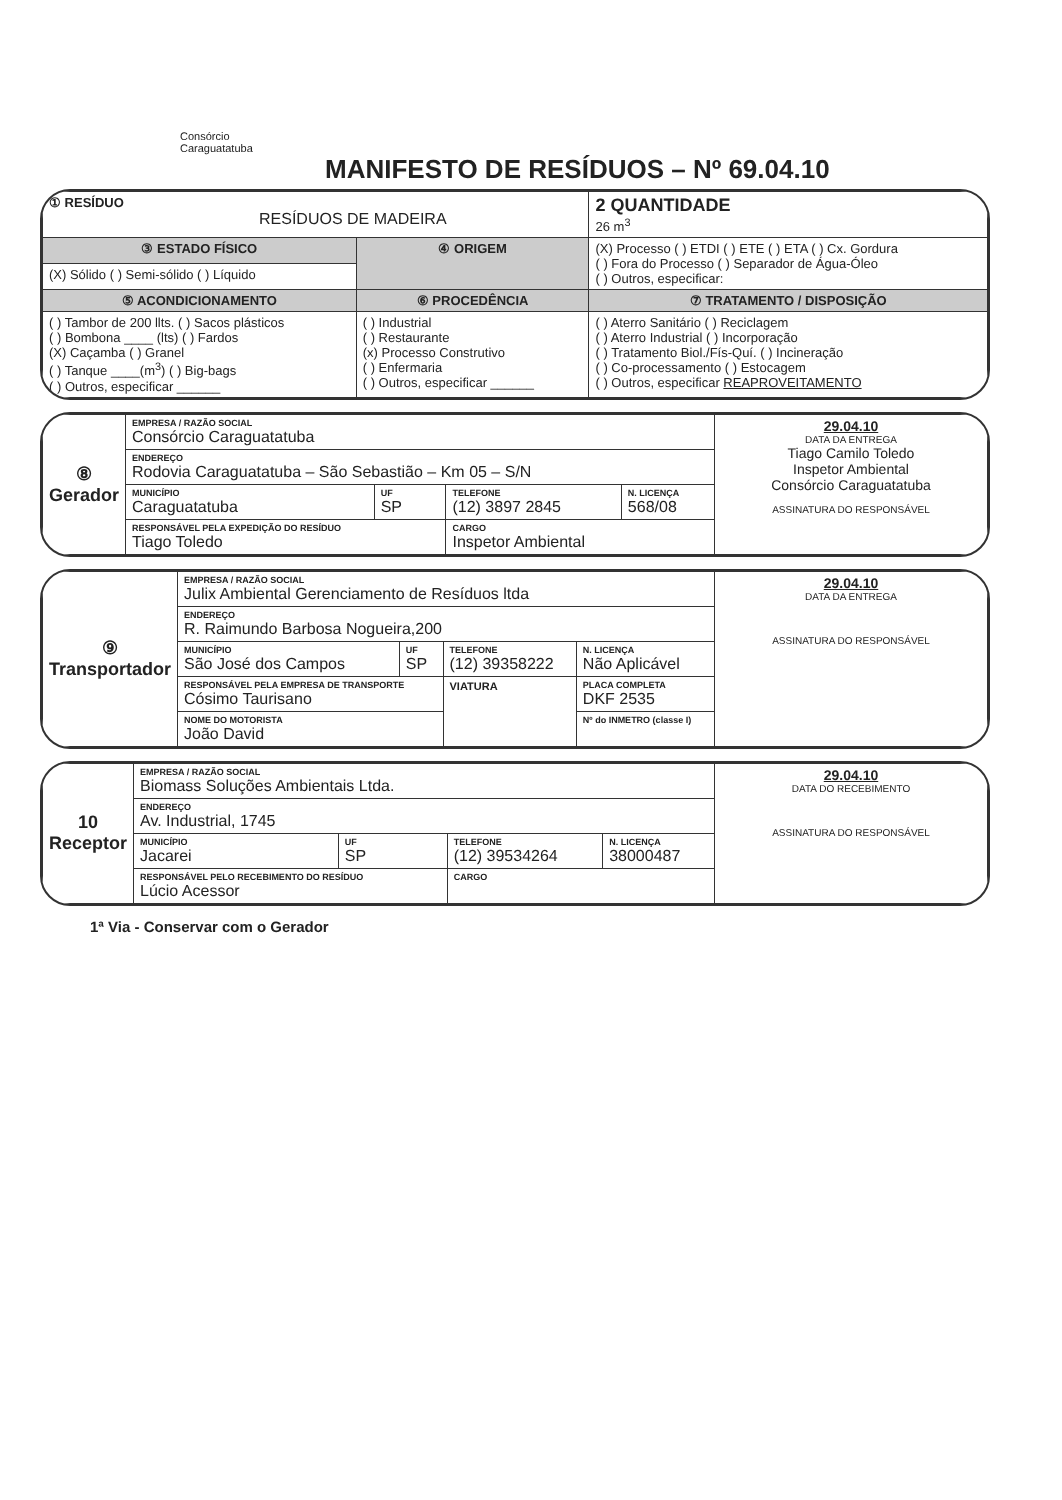Consórcio
Caraguatatuba
MANIFESTO DE RESÍDUOS – Nº 69.04.10
| ① RESÍDUO RESÍDUOS DE MADEIRA | | 2 QUANTIDADE 26 m<sup>3</sup> |
| ③ ESTADO FÍSICO | ④ ORIGEM | (X) Processo ( ) ETDI ( ) ETE ( ) ETA ( ) Cx. Gordura ( ) Fora do Processo ( ) Separador de Água-Óleo ( ) Outros, especificar: |
| (X) Sólido ( ) Semi-sólido ( ) Líquido | | |
| ⑤ ACONDICIONAMENTO | ⑥ PROCEDÊNCIA | ⑦ TRATAMENTO / DISPOSIÇÃO |
| ( ) Tambor de 200 llts. ( ) Sacos plásticos ( ) Bombona ____ (lts) ( ) Fardos (X) Caçamba ( ) Granel ( ) Tanque ____(m<sup>3</sup>) ( ) Big-bags ( ) Outros, especificar ______ | ( ) Industrial ( ) Restaurante (x) Processo Construtivo ( ) Enfermaria ( ) Outros, especificar ______ | ( ) Aterro Sanitário ( ) Reciclagem ( ) Aterro Industrial ( ) Incorporação ( ) Tratamento Biol./Fís-Quí. ( ) Incineração ( ) Co-processamento ( ) Estocagem ( ) Outros, especificar REAPROVEITAMENTO |
| ⑧ Gerador | EMPRESA / RAZÃO SOCIAL Consórcio Caraguatatuba | | | | 29.04.10 DATA DA ENTREGA Tiago Camilo Toledo Inspetor Ambiental Consórcio Caraguatatuba ASSINATURA DO RESPONSÁVEL |
| | ENDEREÇO Rodovia Caraguatatuba – São Sebastião – Km 05 – S/N | | | | |
| | MUNICÍPIO Caraguatatuba | UF SP | TELEFONE (12) 3897 2845 | N. LICENÇA 568/08 | |
| | RESPONSÁVEL PELA EXPEDIÇÃO DO RESÍDUO Tiago Toledo | | CARGO Inspetor Ambiental | | |
| ⑨ Transportador | EMPRESA / RAZÃO SOCIAL Julix Ambiental Gerenciamento de Resíduos ltda | | | | | 29.04.10 DATA DA ENTREGA ASSINATURA DO RESPONSÁVEL |
| | ENDEREÇO R. Raimundo Barbosa Nogueira,200 | | | | | |
| | MUNICÍPIO São José dos Campos | UF SP | TELEFONE (12) 39358222 | | N. LICENÇA Não Aplicável | |
| | RESPONSÁVEL PELA EMPRESA DE TRANSPORTE Cósimo Taurisano | | VIATURA | PLACA COMPLETA DKF 2535 | | |
| | NOME DO MOTORISTA João David | | | Nº do INMETRO (classe I) | | |
| 10 Receptor | EMPRESA / RAZÃO SOCIAL Biomass Soluções Ambientais Ltda. | | | | 29.04.10 DATA DO RECEBIMENTO ASSINATURA DO RESPONSÁVEL |
| | ENDEREÇO Av. Industrial, 1745 | | | | |
| | MUNICÍPIO Jacarei | UF SP | TELEFONE (12) 39534264 | N. LICENÇA 38000487 | |
| | RESPONSÁVEL PELO RECEBIMENTO DO RESÍDUO Lúcio Acessor | | CARGO | | |
1ª Via - Conservar com o Gerador